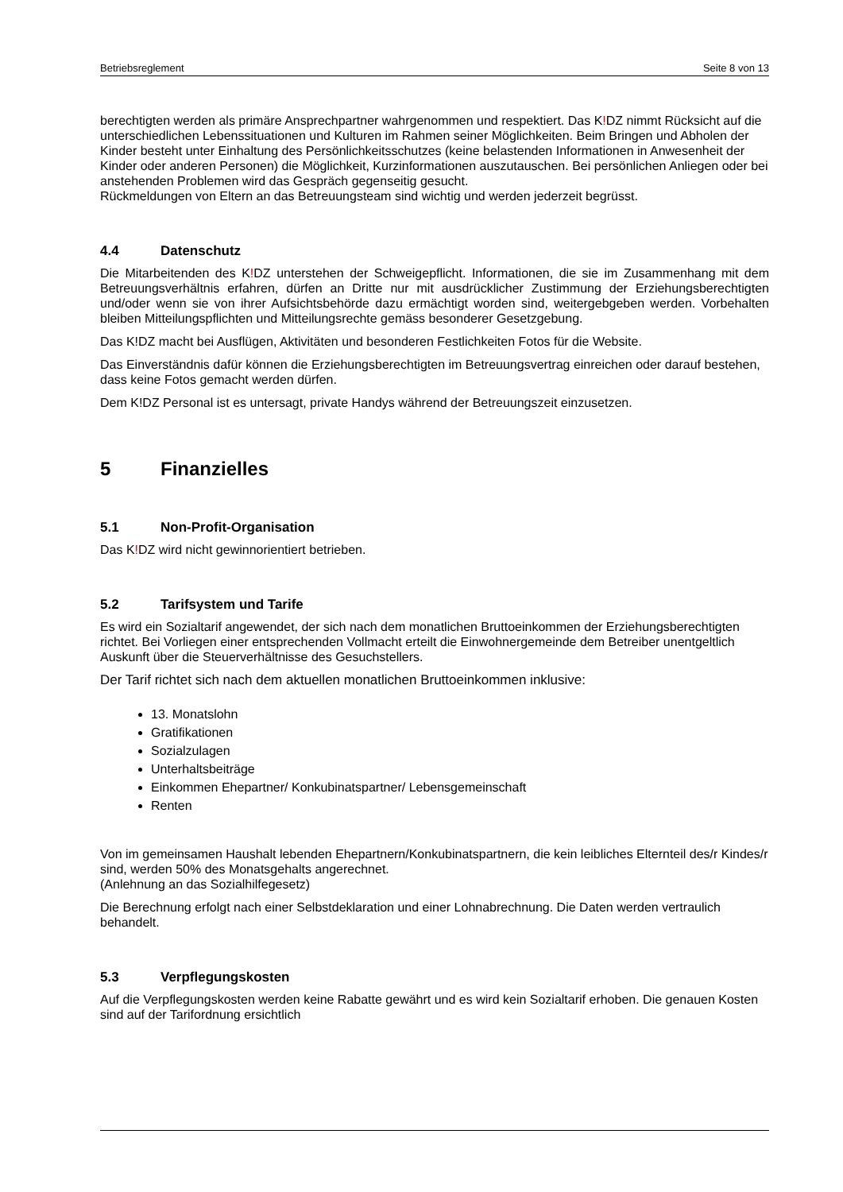Betriebsreglement Seite 8 von 13
berechtigten werden als primäre Ansprechpartner wahrgenommen und respektiert. Das K!DZ nimmt Rücksicht auf die unterschiedlichen Lebenssituationen und Kulturen im Rahmen seiner Möglichkeiten. Beim Bringen und Abholen der Kinder besteht unter Einhaltung des Persönlichkeitsschutzes (keine belastenden Informationen in Anwesenheit der Kinder oder anderen Personen) die Möglichkeit, Kurzinformationen auszutauschen. Bei persönlichen Anliegen oder bei anstehenden Problemen wird das Gespräch gegenseitig gesucht.
Rückmeldungen von Eltern an das Betreuungsteam sind wichtig und werden jederzeit begrüsst.
4.4 Datenschutz
Die Mitarbeitenden des K!DZ unterstehen der Schweigepflicht. Informationen, die sie im Zusammenhang mit dem Betreuungsverhältnis erfahren, dürfen an Dritte nur mit ausdrücklicher Zustimmung der Erziehungsberechtigten und/oder wenn sie von ihrer Aufsichtsbehörde dazu ermächtigt worden sind, weitergebgeben werden. Vorbehalten bleiben Mitteilungspflichten und Mitteilungsrechte gemäss besonderer Gesetzgebung.
Das K!DZ macht bei Ausflügen, Aktivitäten und besonderen Festlichkeiten Fotos für die Website.
Das Einverständnis dafür können die Erziehungsberechtigten im Betreuungsvertrag einreichen oder darauf bestehen, dass keine Fotos gemacht werden dürfen.
Dem K!DZ Personal ist es untersagt, private Handys während der Betreuungszeit einzusetzen.
5 Finanzielles
5.1 Non-Profit-Organisation
Das K!DZ wird nicht gewinnorientiert betrieben.
5.2 Tarifsystem und Tarife
Es wird ein Sozialtarif angewendet, der sich nach dem monatlichen Bruttoeinkommen der Erziehungsberechtigten richtet. Bei Vorliegen einer entsprechenden Vollmacht erteilt die Einwohnergemeinde dem Betreiber unentgeltlich Auskunft über die Steuerverhältnisse des Gesuchstellers.
Der Tarif richtet sich nach dem aktuellen monatlichen Bruttoeinkommen inklusive:
13. Monatslohn
Gratifikationen
Sozialzulagen
Unterhaltsbeiträge
Einkommen Ehepartner/ Konkubinatspartner/ Lebensgemeinschaft
Renten
Von im gemeinsamen Haushalt lebenden Ehepartnern/Konkubinatspartnern, die kein leibliches Elternteil des/r Kindes/r sind, werden 50% des Monatsgehalts angerechnet.
(Anlehnung an das Sozialhilfegesetz)
Die Berechnung erfolgt nach einer Selbstdeklaration und einer Lohnabrechnung. Die Daten werden vertraulich behandelt.
5.3 Verpflegungskosten
Auf die Verpflegungskosten werden keine Rabatte gewährt und es wird kein Sozialtarif erhoben. Die genauen Kosten sind auf der Tarifordnung ersichtlich